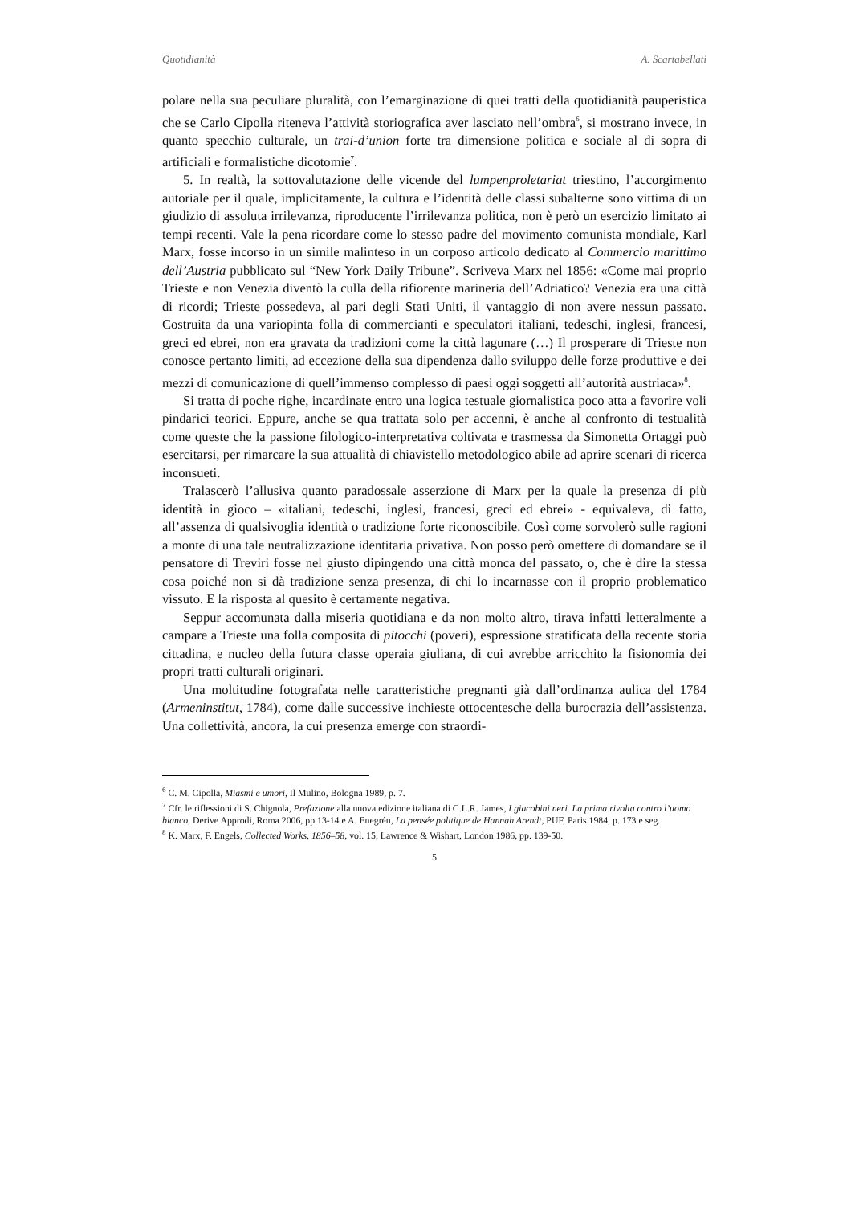Quotidianità A. Scartabellati
polare nella sua peculiare pluralità, con l’emarginazione di quei tratti della quotidianità pauperistica che se Carlo Cipolla riteneva l’attività storiografica aver lasciato nell’ombra<sup>6</sup>, si mostrano invece, in quanto specchio culturale, un trai-d’union forte tra dimensione politica e sociale al di sopra di artificiali e formalistiche dicotomie<sup>7</sup>.
5. In realtà, la sottovalutazione delle vicende del lumpenproletariat triestino, l’accorgimento autoriale per il quale, implicitamente, la cultura e l’identità delle classi subalterne sono vittima di un giudizio di assoluta irrilevanza, riproducente l’irrilevanza politica, non è però un esercizio limitato ai tempi recenti. Vale la pena ricordare come lo stesso padre del movimento comunista mondiale, Karl Marx, fosse incorso in un simile malinteso in un corposo articolo dedicato al Commercio marittimo dell’Austria pubblicato sul “New York Daily Tribune”. Scriveva Marx nel 1856: «Come mai proprio Trieste e non Venezia diventò la culla della rifiorente marineria dell’Adriatico? Venezia era una città di ricordi; Trieste possedeva, al pari degli Stati Uniti, il vantaggio di non avere nessun passato. Costruita da una variopinta folla di commercianti e speculatori italiani, tedeschi, inglesi, francesi, greci ed ebrei, non era gravata da tradizioni come la città lagunare (…) Il prosperare di Trieste non conosce pertanto limiti, ad eccezione della sua dipendenza dallo sviluppo delle forze produttive e dei mezzi di comunicazione di quell’immenso complesso di paesi oggi soggetti all’autorità austriaca»<sup>8</sup>.
Si tratta di poche righe, incardinate entro una logica testuale giornalistica poco atta a favorire voli pindarici teorici. Eppure, anche se qua trattata solo per accenni, è anche al confronto di testualità come queste che la passione filologico-interpretativa coltivata e trasmessa da Simonetta Ortaggi può esercitarsi, per rimarcare la sua attualità di chiavistello metodologico abile ad aprire scenari di ricerca inconsueti.
Tralascerò l’allusiva quanto paradossale asserzione di Marx per la quale la presenza di più identità in gioco – «italiani, tedeschi, inglesi, francesi, greci ed ebrei» - equivaleva, di fatto, all’assenza di qualsivoglia identità o tradizione forte riconoscibile. Così come sorvolerò sulle ragioni a monte di una tale neutralizzazione identitaria privativa. Non posso però omettere di domandare se il pensatore di Treviri fosse nel giusto dipingendo una città monca del passato, o, che è dire la stessa cosa poiché non si dà tradizione senza presenza, di chi lo incarnasse con il proprio problematico vissuto. E la risposta al quesito è certamente negativa.
Seppur accomunata dalla miseria quotidiana e da non molto altro, tirava infatti letteralmente a campare a Trieste una folla composita di pitocchi (poveri), espressione stratificata della recente storia cittadina, e nucleo della futura classe operaia giuliana, di cui avrebbe arricchito la fisionomia dei propri tratti culturali originari.
Una moltitudine fotografata nelle caratteristiche pregnanti già dall’ordinanza aulica del 1784 (Armeninstitut, 1784), come dalle successive inchieste ottocentesche della burocrazia dell’assistenza. Una collettività, ancora, la cui presenza emerge con straordi-
<sup>6</sup> C. M. Cipolla, Miasmi e umori, Il Mulino, Bologna 1989, p. 7.
<sup>7</sup> Cfr. le riflessioni di S. Chignola, Prefazione alla nuova edizione italiana di C.L.R. James, I giacobini neri. La prima rivolta contro l’uomo bianco, Derive Approdi, Roma 2006, pp.13-14 e A. Enegrén, La pensée politique de Hannah Arendt, PUF, Paris 1984, p. 173 e seg.
<sup>8</sup> K. Marx, F. Engels, Collected Works, 1856–58, vol. 15, Lawrence & Wishart, London 1986, pp. 139-50.
5